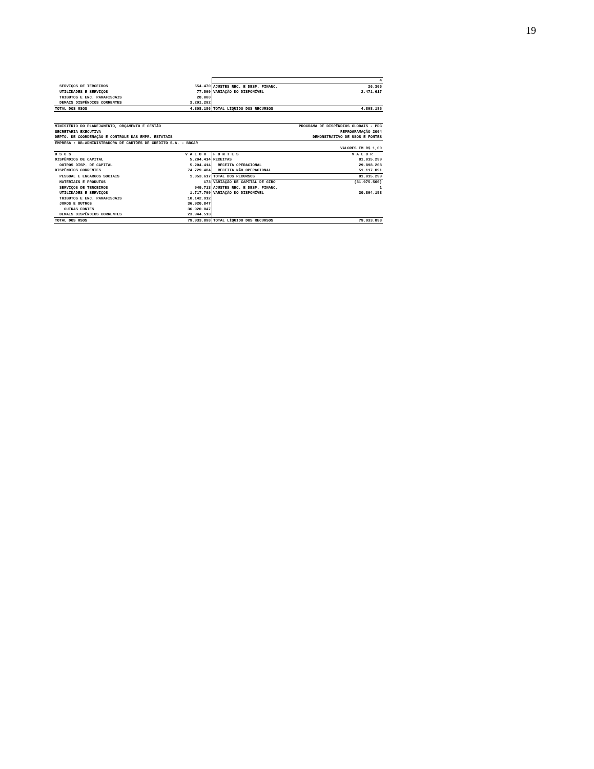19
| | | | 4 |
| SERVIÇOS DE TERCEIROS | 554.470 | AJUSTES REC. E DESP. FINANC. | 26.305 |
| UTILIDADES E SERVIÇOS | 77.500 | VARIAÇÃO DO DISPONÍVEL | 2.471.617 |
| TRIBUTOS E ENC. PARAFISCAIS | 28.000 | | |
| DEMAIS DISPÊNDIOS CORRENTES | 3.291.292 | | |
| TOTAL DOS USOS | 4.808.186 | TOTAL LÍQUIDO DOS RECURSOS | 4.808.186 |
| MINISTÉRIO DO PLANEJAMENTO, ORÇAMENTO E GESTÃO | | PROGRAMA DE DISPÊNDIOS GLOBAIS - PDG | |
| SECRETARIA EXECUTIVA | | REPROGRAMAÇÃO 2004 | |
| DEPTO. DE COORDENAÇÃO E CONTROLE DAS EMPR. ESTATAIS | | DEMONSTRATIVO DE USOS E FONTES | |
| EMPRESA : BB-ADMINISTRADORA DE CARTÕES DE CREDITO S.A. - BBCAR | | | |
| VALORES EM R$ 1,00 | | | |
| U S O S | V A L O R | F O N T E S | V A L O R |
| DISPÊNDIOS DE CAPITAL | 5.204.414 | RECEITAS | 81.015.299 |
| OUTROS DISP. DE CAPITAL | 5.204.414 | RECEITA OPERACIONAL | 29.898.208 |
| DISPÊNDIOS CORRENTES | 74.729.484 | RECEITA NÃO OPERACIONAL | 51.117.091 |
| PESSOAL E ENCARGOS SOCIAIS | 1.053.617 | TOTAL DOS RECURSOS | 81.015.299 |
| MATERIAIS E PRODUTOS | 173 | VARIAÇÃO DE CAPITAL DE GIRO | (31.975.560) |
| SERVIÇOS DE TERCEIROS | 949.713 | AJUSTES REC. E DESP. FINANC. | 1 |
| UTILIDADES E SERVIÇOS | 1.717.709 | VARIAÇÃO DO DISPONÍVEL | 30.894.158 |
| TRIBUTOS E ENC. PARAFISCAIS | 10.142.912 | | |
| JUROS E OUTROS | 36.920.847 | | |
| OUTRAS FONTES | 36.920.847 | | |
| DEMAIS DISPÊNDIOS CORRENTES | 23.944.513 | | |
| TOTAL DOS USOS | 79.933.898 | TOTAL LÍQUIDO DOS RECURSOS | 79.933.898 |